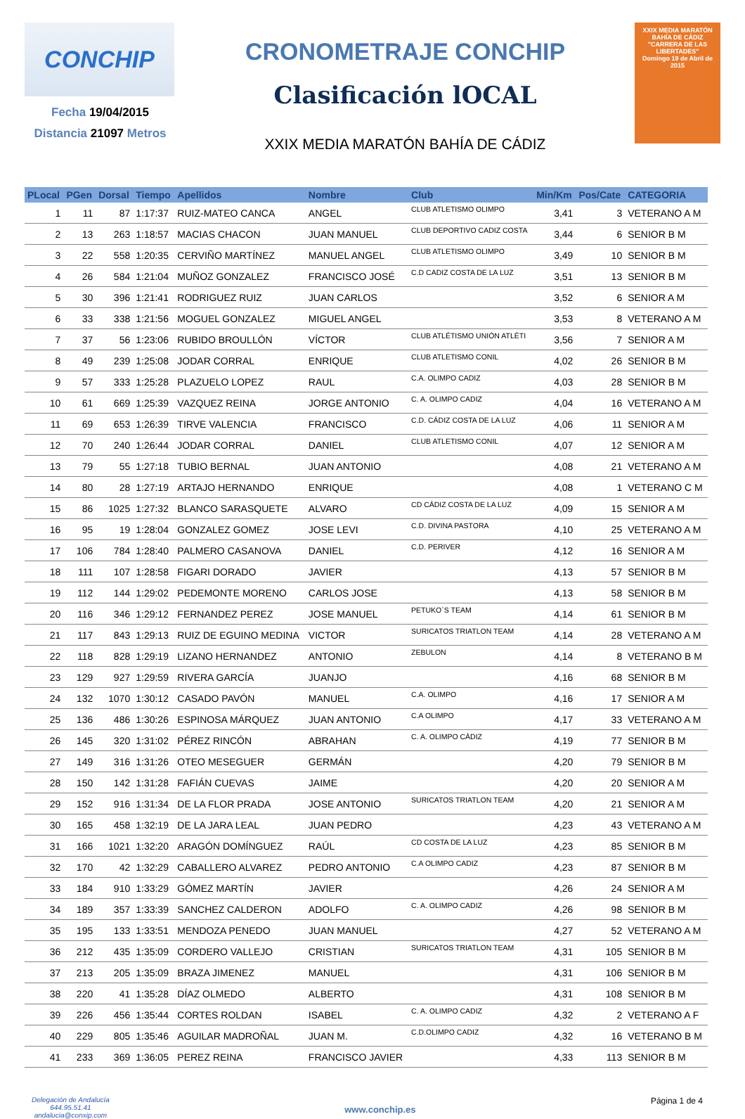CONCHIP
Fecha 19/04/2015
Distancia 21097 Metros
CRONOMETRAJE CONCHIP
Clasificación lOCAL
XXIX MEDIA MARATÓN BAHÍA DE CÁDIZ
XXIX MEDIA MARATÓN
BAHÍA DE CÁDIZ
"CARRERA DE LAS LIBERTADES"
Domingo 19 de Abril de 2015
| PLocal | PGen | Dorsal | Tiempo | Apellidos | Nombre | Club | Min/Km | Pos/Cate | CATEGORIA |
| --- | --- | --- | --- | --- | --- | --- | --- | --- | --- |
| 1 | 11 | 87 | 1:17:37 | RUIZ-MATEO CANCA | ANGEL | CLUB ATLETISMO OLIMPO | 3,41 | 3 | VETERANO A M |
| 2 | 13 | 263 | 1:18:57 | MACIAS CHACON | JUAN MANUEL | CLUB DEPORTIVO CADIZ COSTA | 3,44 | 6 | SENIOR B M |
| 3 | 22 | 558 | 1:20:35 | CERVIÑO MARTÍNEZ | MANUEL ANGEL | CLUB ATLETISMO OLIMPO | 3,49 | 10 | SENIOR B M |
| 4 | 26 | 584 | 1:21:04 | MUÑOZ GONZALEZ | FRANCISCO JOSÉ | C.D CADIZ COSTA DE LA LUZ | 3,51 | 13 | SENIOR B M |
| 5 | 30 | 396 | 1:21:41 | RODRIGUEZ RUIZ | JUAN CARLOS | | 3,52 | 6 | SENIOR A M |
| 6 | 33 | 338 | 1:21:56 | MOGUEL GONZALEZ | MIGUEL ANGEL | | 3,53 | 8 | VETERANO A M |
| 7 | 37 | 56 | 1:23:06 | RUBIDO BROULLÓN | VÍCTOR | CLUB ATLÉTISMO UNIÓN ATLÉTI | 3,56 | 7 | SENIOR A M |
| 8 | 49 | 239 | 1:25:08 | JODAR CORRAL | ENRIQUE | CLUB ATLETISMO CONIL | 4,02 | 26 | SENIOR B M |
| 9 | 57 | 333 | 1:25:28 | PLAZUELO LOPEZ | RAUL | C.A. OLIMPO CADIZ | 4,03 | 28 | SENIOR B M |
| 10 | 61 | 669 | 1:25:39 | VAZQUEZ REINA | JORGE ANTONIO | C. A. OLIMPO CADIZ | 4,04 | 16 | VETERANO A M |
| 11 | 69 | 653 | 1:26:39 | TIRVE VALENCIA | FRANCISCO | C.D. CÁDIZ COSTA DE LA LUZ | 4,06 | 11 | SENIOR A M |
| 12 | 70 | 240 | 1:26:44 | JODAR CORRAL | DANIEL | CLUB ATLETISMO CONIL | 4,07 | 12 | SENIOR A M |
| 13 | 79 | 55 | 1:27:18 | TUBIO BERNAL | JUAN ANTONIO | | 4,08 | 21 | VETERANO A M |
| 14 | 80 | 28 | 1:27:19 | ARTAJO HERNANDO | ENRIQUE | | 4,08 | 1 | VETERANO C M |
| 15 | 86 | 1025 | 1:27:32 | BLANCO SARASQUETE | ALVARO | CD CÁDIZ COSTA DE LA LUZ | 4,09 | 15 | SENIOR A M |
| 16 | 95 | 19 | 1:28:04 | GONZALEZ GOMEZ | JOSE LEVI | C.D. DIVINA PASTORA | 4,10 | 25 | VETERANO A M |
| 17 | 106 | 784 | 1:28:40 | PALMERO CASANOVA | DANIEL | C.D. PERIVER | 4,12 | 16 | SENIOR A M |
| 18 | 111 | 107 | 1:28:58 | FIGARI DORADO | JAVIER | | 4,13 | 57 | SENIOR B M |
| 19 | 112 | 144 | 1:29:02 | PEDEMONTE MORENO | CARLOS JOSE | | 4,13 | 58 | SENIOR B M |
| 20 | 116 | 346 | 1:29:12 | FERNANDEZ PEREZ | JOSE MANUEL | PETUKO´S TEAM | 4,14 | 61 | SENIOR B M |
| 21 | 117 | 843 | 1:29:13 | RUIZ DE EGUINO MEDINA | VICTOR | SURICATOS TRIATLON TEAM | 4,14 | 28 | VETERANO A M |
| 22 | 118 | 828 | 1:29:19 | LIZANO HERNANDEZ | ANTONIO | ZEBULON | 4,14 | 8 | VETERANO B M |
| 23 | 129 | 927 | 1:29:59 | RIVERA GARCÍA | JUANJO | | 4,16 | 68 | SENIOR B M |
| 24 | 132 | 1070 | 1:30:12 | CASADO PAVÓN | MANUEL | C.A. OLIMPO | 4,16 | 17 | SENIOR A M |
| 25 | 136 | 486 | 1:30:26 | ESPINOSA MÁRQUEZ | JUAN ANTONIO | C.A OLIMPO | 4,17 | 33 | VETERANO A M |
| 26 | 145 | 320 | 1:31:02 | PÉREZ RINCÓN | ABRAHAN | C. A. OLIMPO CÁDIZ | 4,19 | 77 | SENIOR B M |
| 27 | 149 | 316 | 1:31:26 | OTEO MESEGUER | GERMÁN | | 4,20 | 79 | SENIOR B M |
| 28 | 150 | 142 | 1:31:28 | FAFIÁN CUEVAS | JAIME | | 4,20 | 20 | SENIOR A M |
| 29 | 152 | 916 | 1:31:34 | DE LA FLOR PRADA | JOSE ANTONIO | SURICATOS TRIATLON TEAM | 4,20 | 21 | SENIOR A M |
| 30 | 165 | 458 | 1:32:19 | DE LA JARA LEAL | JUAN PEDRO | | 4,23 | 43 | VETERANO A M |
| 31 | 166 | 1021 | 1:32:20 | ARAGÓN DOMÍNGUEZ | RAÚL | CD COSTA DE LA LUZ | 4,23 | 85 | SENIOR B M |
| 32 | 170 | 42 | 1:32:29 | CABALLERO ALVAREZ | PEDRO ANTONIO | C.A OLIMPO CADIZ | 4,23 | 87 | SENIOR B M |
| 33 | 184 | 910 | 1:33:29 | GÓMEZ MARTÍN | JAVIER | | 4,26 | 24 | SENIOR A M |
| 34 | 189 | 357 | 1:33:39 | SANCHEZ CALDERON | ADOLFO | C. A. OLIMPO CADIZ | 4,26 | 98 | SENIOR B M |
| 35 | 195 | 133 | 1:33:51 | MENDOZA PENEDO | JUAN MANUEL | | 4,27 | 52 | VETERANO A M |
| 36 | 212 | 435 | 1:35:09 | CORDERO VALLEJO | CRISTIAN | SURICATOS TRIATLON TEAM | 4,31 | 105 | SENIOR B M |
| 37 | 213 | 205 | 1:35:09 | BRAZA JIMENEZ | MANUEL | | 4,31 | 106 | SENIOR B M |
| 38 | 220 | 41 | 1:35:28 | DÍAZ OLMEDO | ALBERTO | | 4,31 | 108 | SENIOR B M |
| 39 | 226 | 456 | 1:35:44 | CORTES ROLDAN | ISABEL | C. A. OLIMPO CADIZ | 4,32 | 2 | VETERANO A F |
| 40 | 229 | 805 | 1:35:46 | AGUILAR MADROÑAL | JUAN M. | C.D.OLIMPO CADIZ | 4,32 | 16 | VETERANO B M |
| 41 | 233 | 369 | 1:36:05 | PEREZ REINA | FRANCISCO JAVIER | | 4,33 | 113 | SENIOR B M |
Delegación de Andalucía
644.95.51.41
andalucia@conxip.com
www.conchip.es
Página 1 de 4